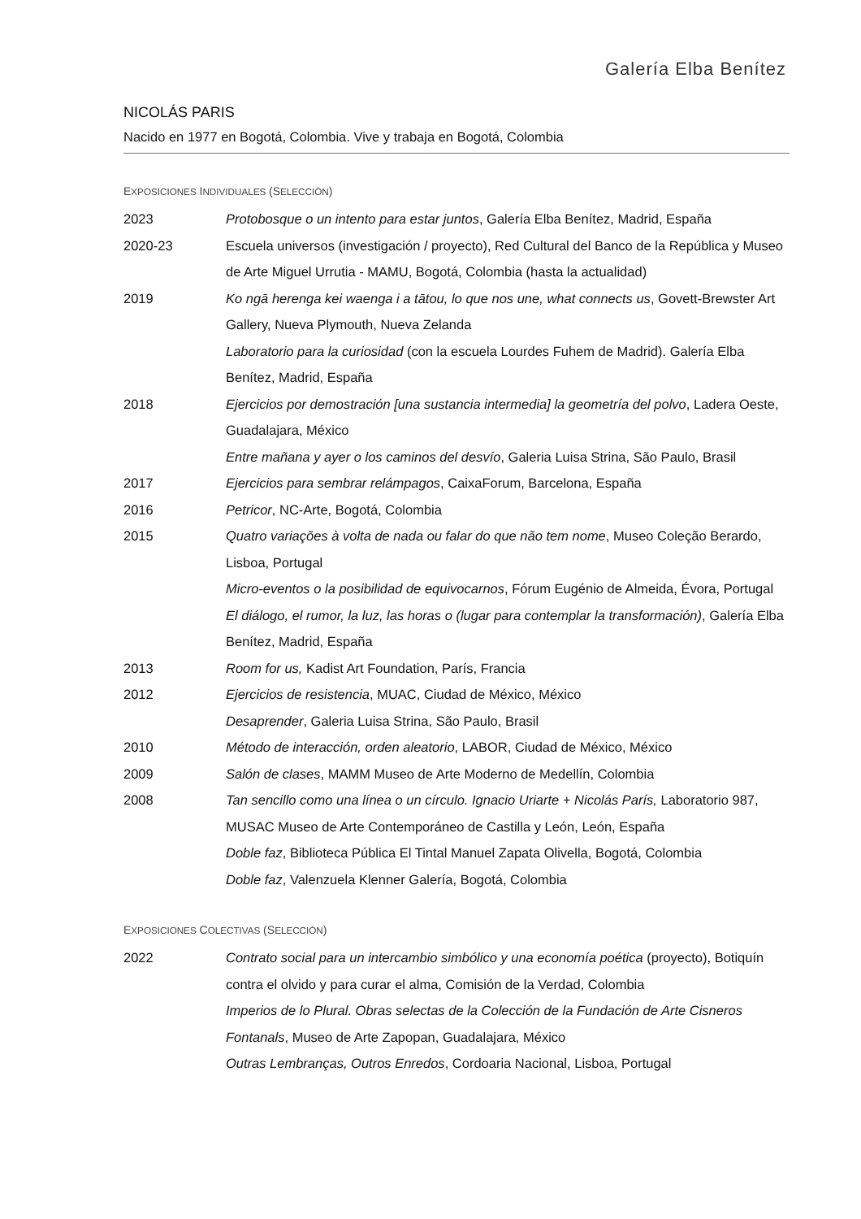Galería Elba Benítez
NICOLÁS PARIS
Nacido en 1977 en Bogotá, Colombia. Vive y trabaja en Bogotá, Colombia
EXPOSICIONES INDIVIDUALES (SELECCIÓN)
2023 Protobosque o un intento para estar juntos, Galería Elba Benítez, Madrid, España
2020-23 Escuela universos (investigación / proyecto), Red Cultural del Banco de la República y Museo de Arte Miguel Urrutia - MAMU, Bogotá, Colombia (hasta la actualidad)
2019 Ko ngā herenga kei waenga i a tātou, lo que nos une, what connects us, Govett-Brewster Art Gallery, Nueva Plymouth, Nueva Zelanda
Laboratorio para la curiosidad (con la escuela Lourdes Fuhem de Madrid). Galería Elba Benítez, Madrid, España
2018 Ejercicios por demostración [una sustancia intermedia] la geometría del polvo, Ladera Oeste, Guadalajara, México
Entre mañana y ayer o los caminos del desvío, Galeria Luisa Strina, São Paulo, Brasil
2017 Ejercicios para sembrar relámpagos, CaixaForum, Barcelona, España
2016 Petricor, NC-Arte, Bogotá, Colombia
2015 Quatro variações à volta de nada ou falar do que não tem nome, Museo Coleção Berardo, Lisboa, Portugal
Micro-eventos o la posibilidad de equivocarnos, Fórum Eugénio de Almeida, Évora, Portugal
El diálogo, el rumor, la luz, las horas o (lugar para contemplar la transformación), Galería Elba Benítez, Madrid, España
2013 Room for us, Kadist Art Foundation, París, Francia
2012 Ejercicios de resistencia, MUAC, Ciudad de México, México
Desaprender, Galeria Luisa Strina, São Paulo, Brasil
2010 Método de interacción, orden aleatorio, LABOR, Ciudad de México, México
2009 Salón de clases, MAMM Museo de Arte Moderno de Medellín, Colombia
2008 Tan sencillo como una línea o un círculo. Ignacio Uriarte + Nicolás París, Laboratorio 987, MUSAC Museo de Arte Contemporáneo de Castilla y León, León, España
Doble faz, Biblioteca Pública El Tintal Manuel Zapata Olivella, Bogotá, Colombia
Doble faz, Valenzuela Klenner Galería, Bogotá, Colombia
EXPOSICIONES COLECTIVAS (SELECCIÓN)
2022 Contrato social para un intercambio simbólico y una economía poética (proyecto), Botiquín contra el olvido y para curar el alma, Comisión de la Verdad, Colombia
Imperios de lo Plural. Obras selectas de la Colección de la Fundación de Arte Cisneros Fontanals, Museo de Arte Zapopan, Guadalajara, México
Outras Lembranças, Outros Enredos, Cordoaria Nacional, Lisboa, Portugal